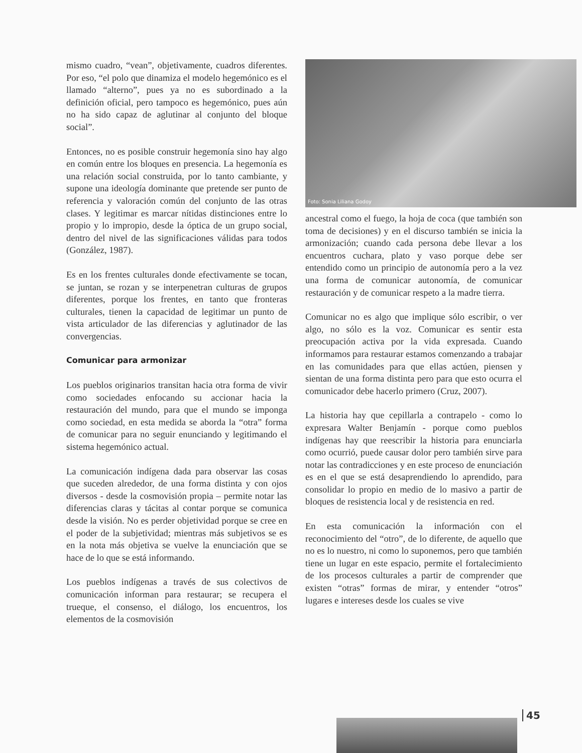mismo cuadro, “vean”, objetivamente, cuadros diferentes. Por eso, “el polo que dinamiza el modelo hegemónico es el llamado “alterno”, pues ya no es subordinado a la definición oficial, pero tampoco es hegemónico, pues aún no ha sido capaz de aglutinar al conjunto del bloque social”.
Entonces, no es posible construir hegemonía sino hay algo en común entre los bloques en presencia. La hegemonía es una relación social construida, por lo tanto cambiante, y supone una ideología dominante que pretende ser punto de referencia y valoración común del conjunto de las otras clases. Y legitimar es marcar nítidas distinciones entre lo propio y lo impropio, desde la óptica de un grupo social, dentro del nivel de las significaciones válidas para todos (González, 1987).
Es en los frentes culturales donde efectivamente se tocan, se juntan, se rozan y se interpenetran culturas de grupos diferentes, porque los frentes, en tanto que fronteras culturales, tienen la capacidad de legitimar un punto de vista articulador de las diferencias y aglutinador de las convergencias.
Comunicar para armonizar
Los pueblos originarios transitan hacia otra forma de vivir como sociedades enfocando su accionar hacia la restauración del mundo, para que el mundo se imponga como sociedad, en esta medida se aborda la “otra” forma de comunicar para no seguir enunciando y legitimando el sistema hegemónico actual.
La comunicación indígena dada para observar las cosas que suceden alrededor, de una forma distinta y con ojos diversos - desde la cosmovisión propia – permite notar las diferencias claras y tácitas al contar porque se comunica desde la visión. No es perder objetividad porque se cree en el poder de la subjetividad; mientras más subjetivos se es en la nota más objetiva se vuelve la enunciación que se hace de lo que se está informando.
Los pueblos indígenas a través de sus colectivos de comunicación informan para restaurar; se recupera el trueque, el consenso, el diálogo, los encuentros, los elementos de la cosmovisión
Foto: Sonia Liliana Godoy
ancestral como el fuego, la hoja de coca (que también son toma de decisiones) y en el discurso también se inicia la armonización; cuando cada persona debe llevar a los encuentros cuchara, plato y vaso porque debe ser entendido como un principio de autonomía pero a la vez una forma de comunicar autonomía, de comunicar restauración y de comunicar respeto a la madre tierra.
Comunicar no es algo que implique sólo escribir, o ver algo, no sólo es la voz. Comunicar es sentir esta preocupación activa por la vida expresada. Cuando informamos para restaurar estamos comenzando a trabajar en las comunidades para que ellas actúen, piensen y sientan de una forma distinta pero para que esto ocurra el comunicador debe hacerlo primero (Cruz, 2007).
La historia hay que cepillarla a contrapelo - como lo expresara Walter Benjamín - porque como pueblos indígenas hay que reescribir la historia para enunciarla como ocurrió, puede causar dolor pero también sirve para notar las contradicciones y en este proceso de enunciación es en el que se está desaprendiendo lo aprendido, para consolidar lo propio en medio de lo masivo a partir de bloques de resistencia local y de resistencia en red.
En esta comunicación la información con el reconocimiento del “otro”, de lo diferente, de aquello que no es lo nuestro, ni como lo suponemos, pero que también tiene un lugar en este espacio, permite el fortalecimiento de los procesos culturales a partir de comprender que existen “otras” formas de mirar, y entender “otros” lugares e intereses desde los cuales se vive
45